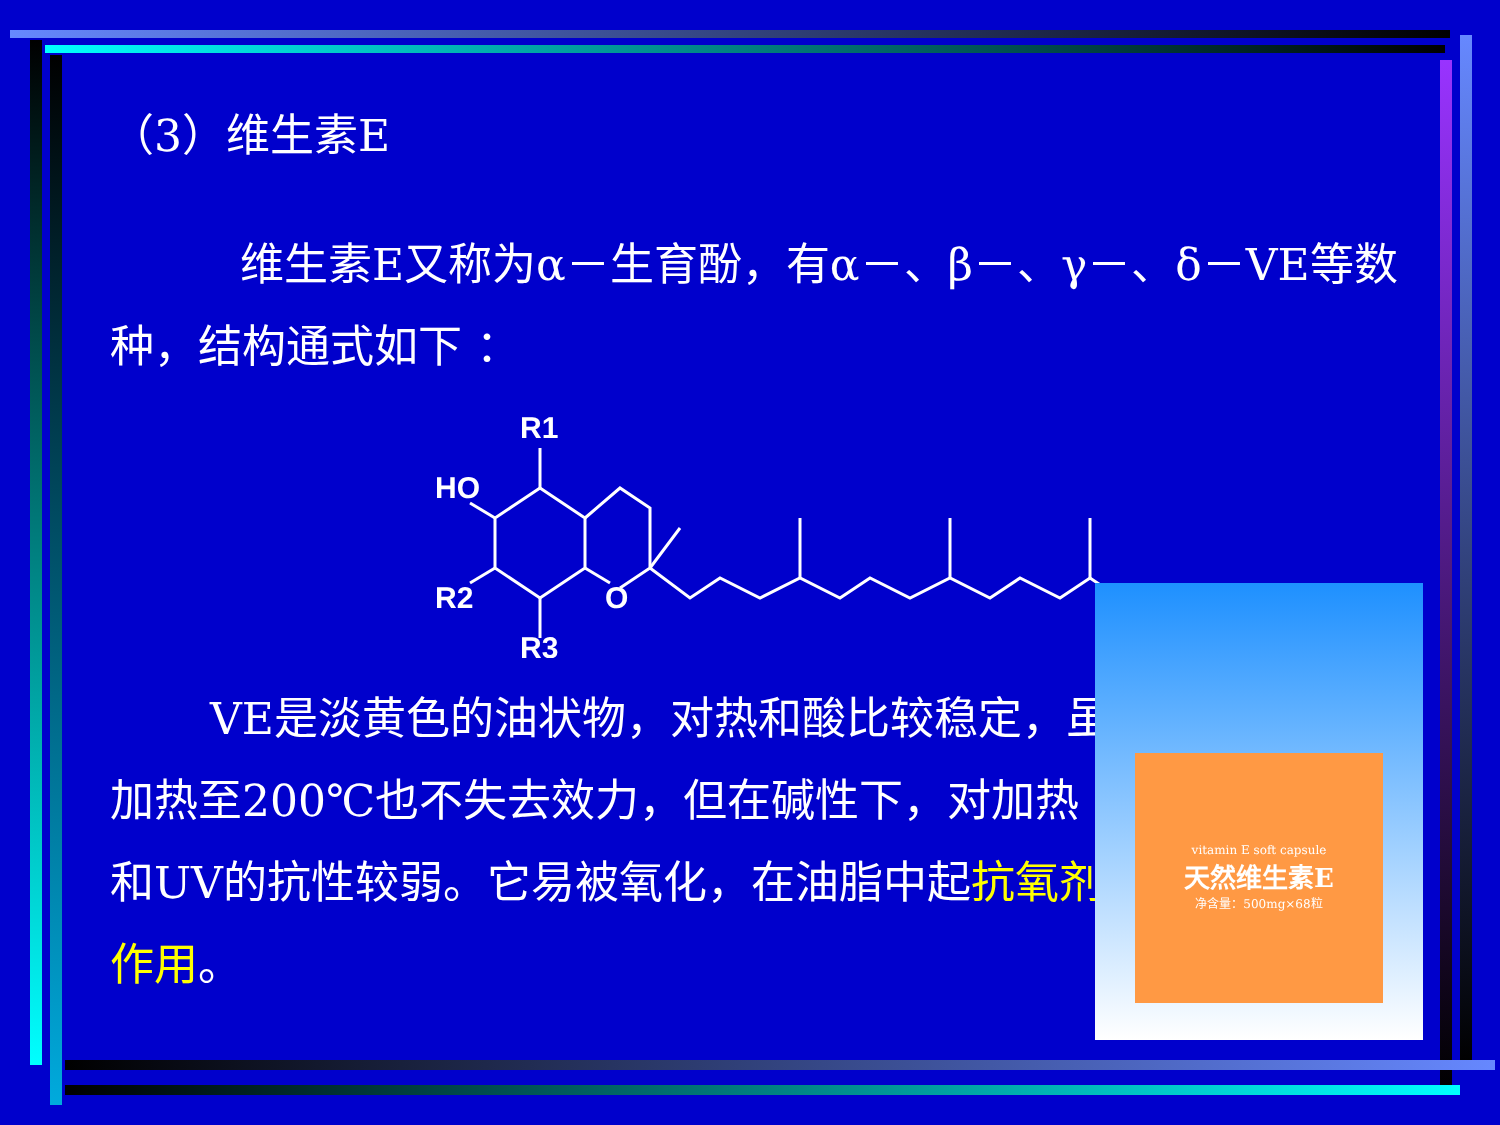（3）维生素E
维生素E又称为α－生育酚，有α－、β－、γ－、δ－VE等数种，结构通式如下 ：
R1
HO
R2
R3
O
VE是淡黄色的油状物，对热和酸比较稳定，虽加热至200℃也不失去效力，但在碱性下，对加热和UV的抗性较弱。它易被氧化，在油脂中起抗氧剂作用。
vitamin E soft capsule
天然维生素E
净含量：500mg×68粒